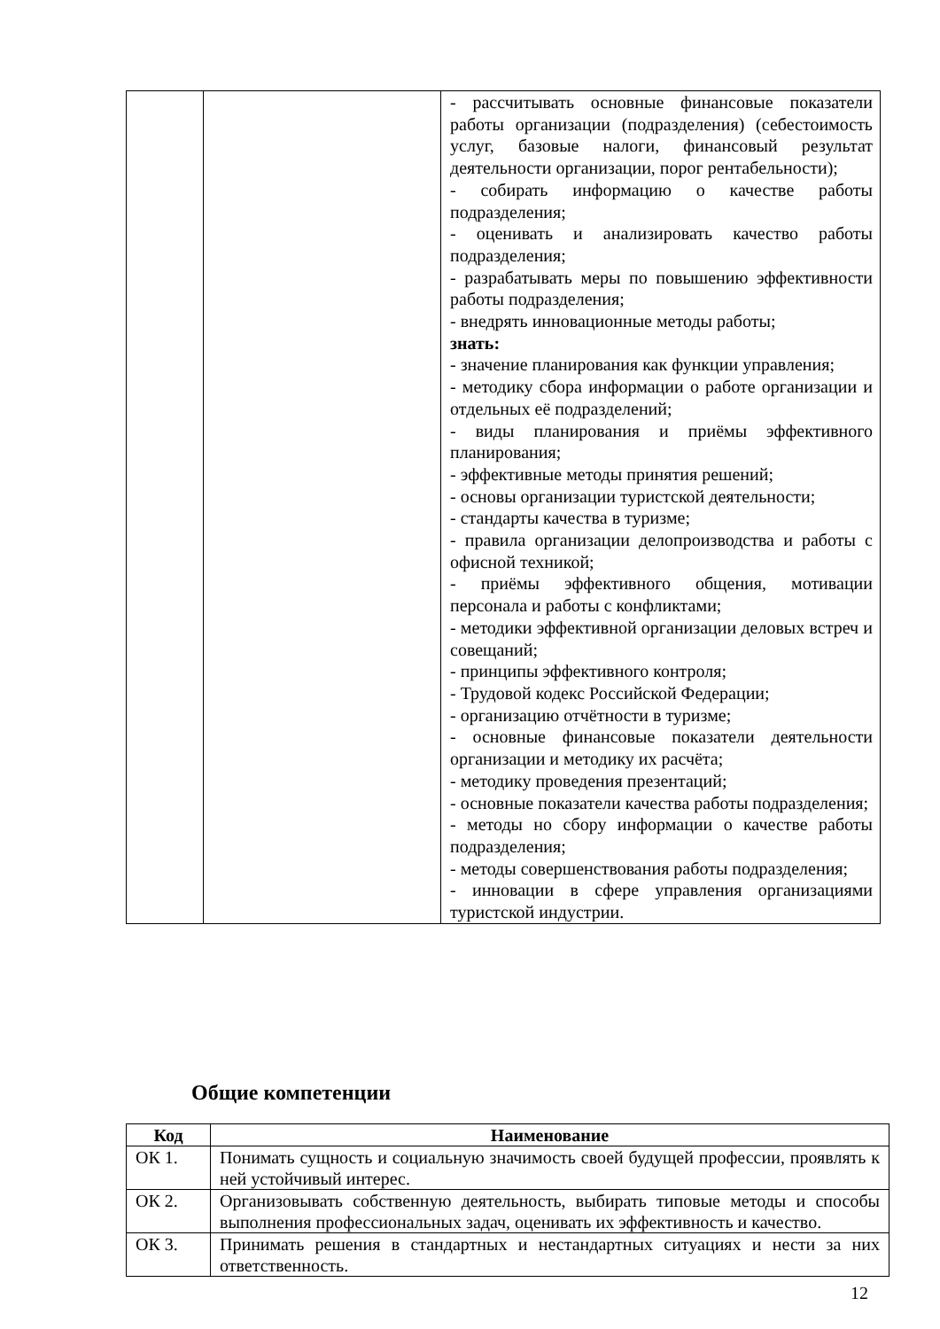| | | - рассчитывать основные финансовые показатели работы организации (подразделения) (себестоимость услуг, базовые налоги, финансовый результат деятельности организации, порог рентабельности); - собирать информацию о качестве работы подразделения; - оценивать и анализировать качество работы подразделения; - разрабатывать меры по повышению эффективности работы подразделения; - внедрять инновационные методы работы; знать: - значение планирования как функции управления; - методику сбора информации о работе организации и отдельных её подразделений; - виды планирования и приёмы эффективного планирования; - эффективные методы принятия решений; - основы организации туристской деятельности; - стандарты качества в туризме; - правила организации делопроизводства и работы с офисной техникой; - приёмы эффективного общения, мотивации персонала и работы с конфликтами; - методики эффективной организации деловых встреч и совещаний; - принципы эффективного контроля; - Трудовой кодекс Российской Федерации; - организацию отчётности в туризме; - основные финансовые показатели деятельности организации и методику их расчёта; - методику проведения презентаций; - основные показатели качества работы подразделения; - методы но сбору информации о качестве работы подразделения; - методы совершенствования работы подразделения; - инновации в сфере управления организациями туристской индустрии. |
Общие компетенции
| Код | Наименование |
| --- | --- |
| ОК 1. | Понимать сущность и социальную значимость своей будущей профессии, проявлять к ней устойчивый интерес. |
| ОК 2. | Организовывать собственную деятельность, выбирать типовые методы и способы выполнения профессиональных задач, оценивать их эффективность и качество. |
| ОК 3. | Принимать решения в стандартных и нестандартных ситуациях и нести за них ответственность. |
12